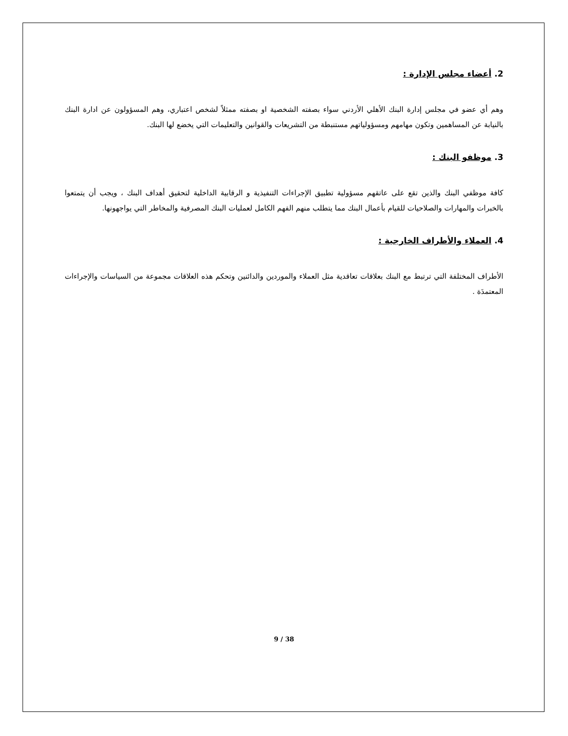2. أعضاء مجلس الإدارة :
وهم أي عضو في مجلس إدارة البنك الأهلي الأردني سواء بصفته الشخصية او بصفته ممثلاً لشخص اعتباري، وهم المسؤولون عن ادارة البنك بالنيابة عن المساهمين وتكون مهامهم ومسؤولياتهم مستنبطة من التشريعات والقوانين والتعليمات التي يخضع لها البنك.
3. موظفو البنك :
كافة موظفي البنك والذين تقع على عاتقهم مسؤولية تطبيق الإجراءات التنفيذية و الرقابية الداخلية لتحقيق أهداف البنك ، ويجب أن يتمتعوا بالخبرات والمهارات والصلاحيات للقيام بأعمال البنك مما يتطلب منهم الفهم الكامل لعمليات البنك المصرفية والمخاطر التي يواجهونها.
4. العملاء والأطراف الخارجية :
الأطراف المختلفة التي ترتبط مع البنك بعلاقات تعاقدية مثل العملاء والموردين والدائنين وتحكم هذه العلاقات مجموعة من السياسات والإجراءات المعتمدَة .
9 / 38